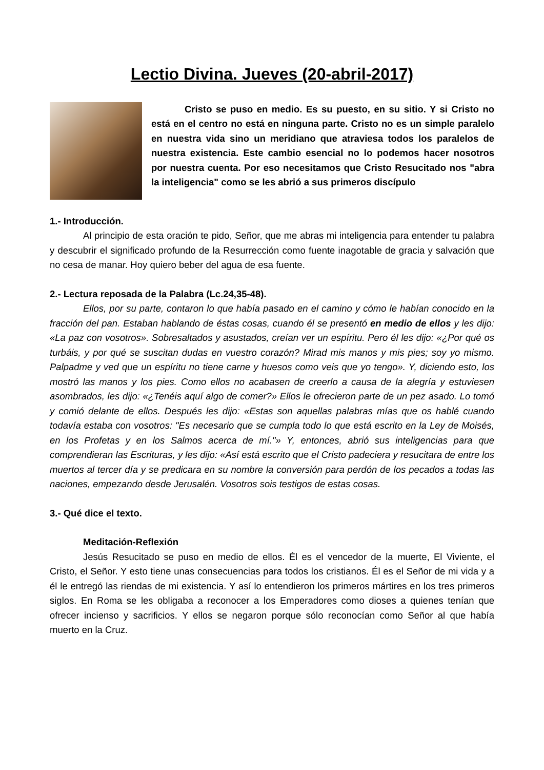Lectio Divina. Jueves (20-abril-2017)
Cristo se puso en medio. Es su puesto, en su sitio. Y si Cristo no está en el centro no está en ninguna parte. Cristo no es un simple paralelo en nuestra vida sino un meridiano que atraviesa todos los paralelos de nuestra existencia. Este cambio esencial no lo podemos hacer nosotros por nuestra cuenta. Por eso necesitamos que Cristo Resucitado nos "abra la inteligencia" como se les abrió a sus primeros discípulo
1.- Introducción.
Al principio de esta oración te pido, Señor, que me abras mi inteligencia para entender tu palabra y descubrir el significado profundo de la Resurrección como fuente inagotable de gracia y salvación que no cesa de manar. Hoy quiero beber del agua de esa fuente.
2.- Lectura reposada de la Palabra (Lc.24,35-48).
Ellos, por su parte, contaron lo que había pasado en el camino y cómo le habían conocido en la fracción del pan. Estaban hablando de éstas cosas, cuando él se presentó en medio de ellos y les dijo: «La paz con vosotros». Sobresaltados y asustados, creían ver un espíritu. Pero él les dijo: «¿Por qué os turbáis, y por qué se suscitan dudas en vuestro corazón? Mirad mis manos y mis pies; soy yo mismo. Palpadme y ved que un espíritu no tiene carne y huesos como veis que yo tengo». Y, diciendo esto, los mostró las manos y los pies. Como ellos no acabasen de creerlo a causa de la alegría y estuviesen asombrados, les dijo: «¿Tenéis aquí algo de comer?» Ellos le ofrecieron parte de un pez asado. Lo tomó y comió delante de ellos. Después les dijo: «Estas son aquellas palabras mías que os hablé cuando todavía estaba con vosotros: "Es necesario que se cumpla todo lo que está escrito en la Ley de Moisés, en los Profetas y en los Salmos acerca de mí."» Y, entonces, abrió sus inteligencias para que comprendieran las Escrituras, y les dijo: «Así está escrito que el Cristo padeciera y resucitara de entre los muertos al tercer día y se predicara en su nombre la conversión para perdón de los pecados a todas las naciones, empezando desde Jerusalén. Vosotros sois testigos de estas cosas.
3.- Qué dice el texto.
Meditación-Reflexión
Jesús Resucitado se puso en medio de ellos. Él es el vencedor de la muerte, El Viviente, el Cristo, el Señor. Y esto tiene unas consecuencias para todos los cristianos. Él es el Señor de mi vida y a él le entregó las riendas de mi existencia. Y así lo entendieron los primeros mártires en los tres primeros siglos. En Roma se les obligaba a reconocer a los Emperadores como dioses a quienes tenían que ofrecer incienso y sacrificios. Y ellos se negaron porque sólo reconocían como Señor al que había muerto en la Cruz.